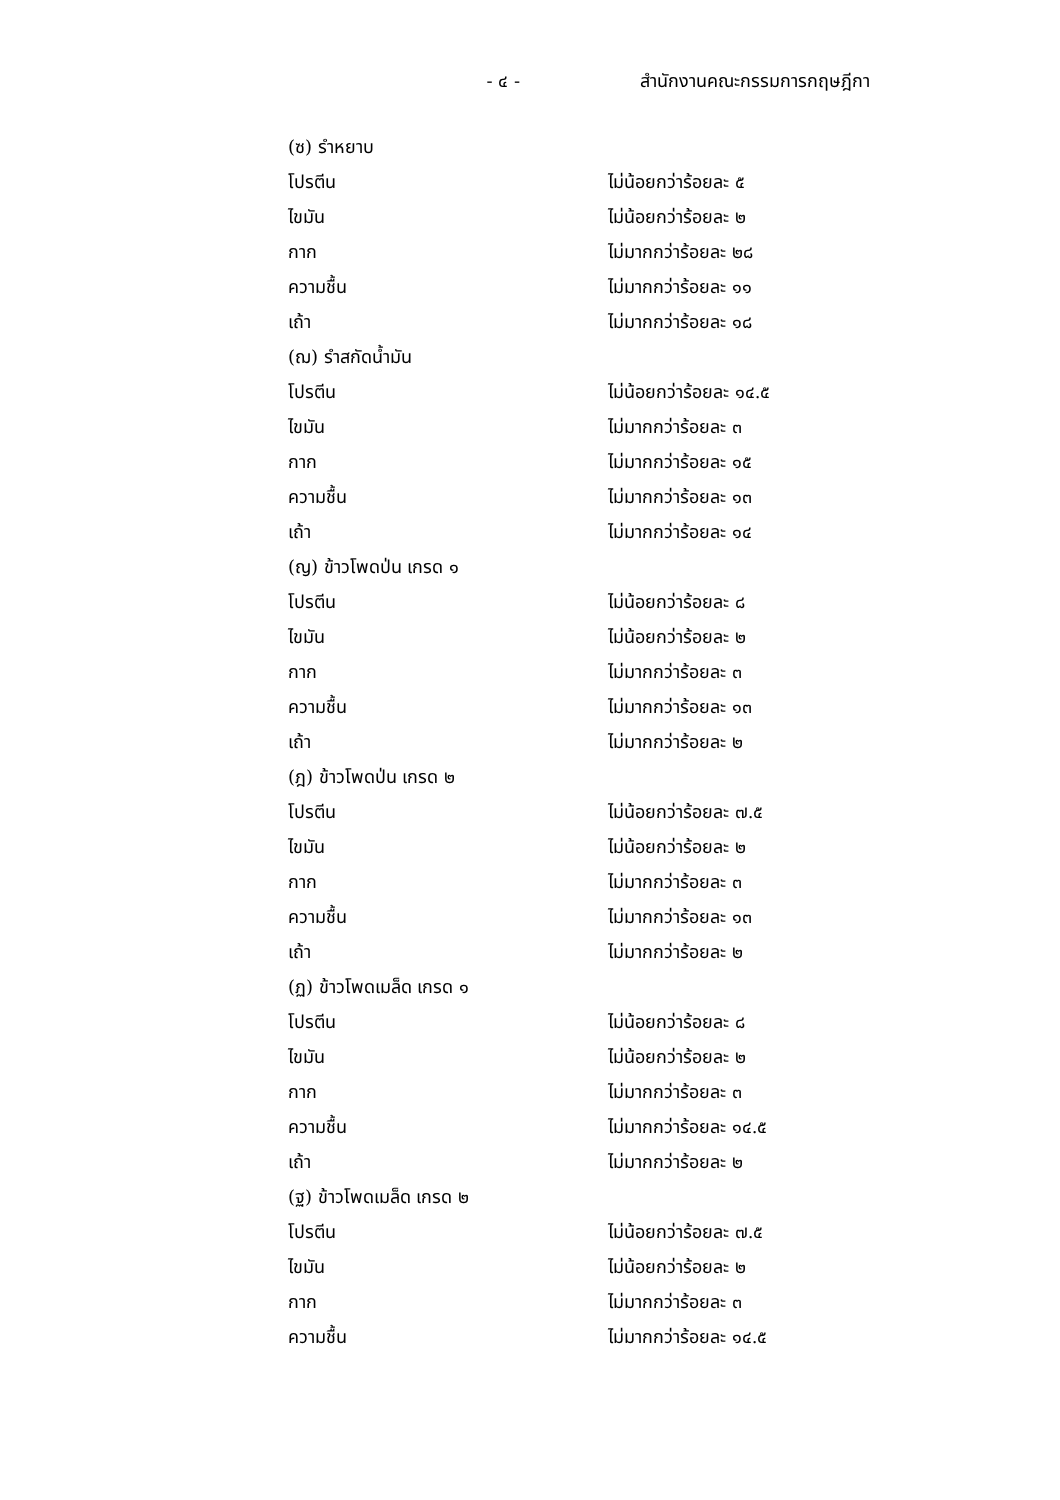- ๔ - สำนักงานคณะกรรมการกฤษฎีกา
(ซ) รำหยาบ
โปรตีน ไม่น้อยกว่าร้อยละ ๕
ไขมัน ไม่น้อยกว่าร้อยละ ๒
กาก ไม่มากกว่าร้อยละ ๒๘
ความชื้น ไม่มากกว่าร้อยละ ๑๑
เถ้า ไม่มากกว่าร้อยละ ๑๘
(ฌ) รำสกัดน้ำมัน
โปรตีน ไม่น้อยกว่าร้อยละ ๑๔.๕
ไขมัน ไม่มากกว่าร้อยละ ๓
กาก ไม่มากกว่าร้อยละ ๑๕
ความชื้น ไม่มากกว่าร้อยละ ๑๓
เถ้า ไม่มากกว่าร้อยละ ๑๔
(ญ) ข้าวโพดป่น เกรด ๑
โปรตีน ไม่น้อยกว่าร้อยละ ๘
ไขมัน ไม่น้อยกว่าร้อยละ ๒
กาก ไม่มากกว่าร้อยละ ๓
ความชื้น ไม่มากกว่าร้อยละ ๑๓
เถ้า ไม่มากกว่าร้อยละ ๒
(ฎ) ข้าวโพดป่น เกรด ๒
โปรตีน ไม่น้อยกว่าร้อยละ ๗.๕
ไขมัน ไม่น้อยกว่าร้อยละ ๒
กาก ไม่มากกว่าร้อยละ ๓
ความชื้น ไม่มากกว่าร้อยละ ๑๓
เถ้า ไม่มากกว่าร้อยละ ๒
(ฏ) ข้าวโพดเมล็ด เกรด ๑
โปรตีน ไม่น้อยกว่าร้อยละ ๘
ไขมัน ไม่น้อยกว่าร้อยละ ๒
กาก ไม่มากกว่าร้อยละ ๓
ความชื้น ไม่มากกว่าร้อยละ ๑๔.๕
เถ้า ไม่มากกว่าร้อยละ ๒
(ฐ) ข้าวโพดเมล็ด เกรด ๒
โปรตีน ไม่น้อยกว่าร้อยละ ๗.๕
ไขมัน ไม่น้อยกว่าร้อยละ ๒
กาก ไม่มากกว่าร้อยละ ๓
ความชื้น ไม่มากกว่าร้อยละ ๑๔.๕